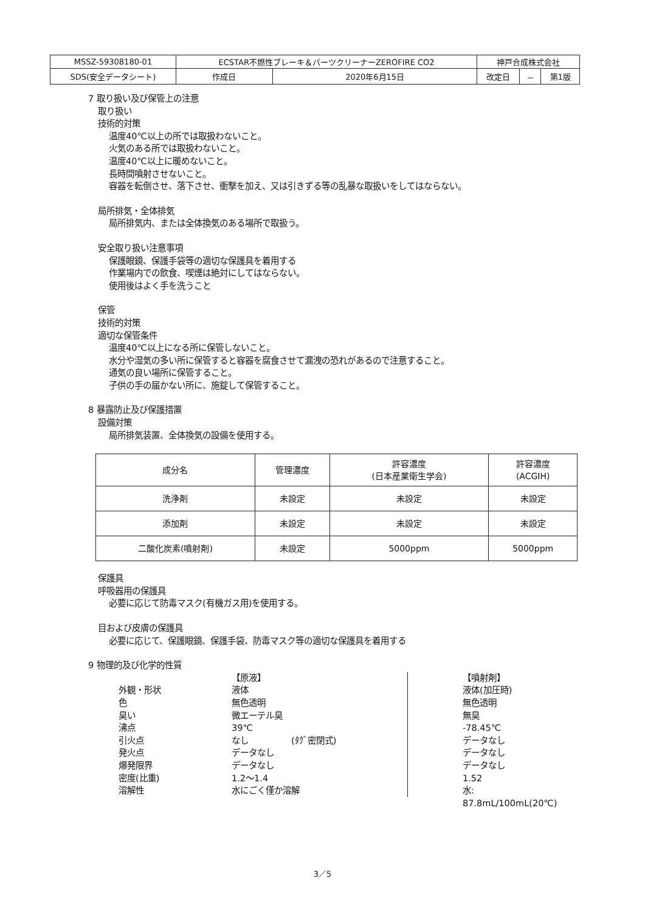| MSSZ-59308180-01 | ECSTAR不燃性ブレーキ＆パーツクリーナーZEROFIRE CO2 | | 神戸合成株式会社 | | |
| SDS(安全データシート) | 作成日 | 2020年6月15日 | 改定日 | － | 第1版 |
7 取り扱い及び保管上の注意
取り扱い
技術的対策
温度40℃以上の所では取扱わないこと。
火気のある所では取扱わないこと。
温度40℃以上に暖めないこと。
長時間噴射させないこと。
容器を転倒させ、落下させ、衝撃を加え、又は引きずる等の乱暴な取扱いをしてはならない。
局所排気・全体排気
局所排気内、または全体換気のある場所で取扱う。
安全取り扱い注意事項
保護眼鏡、保護手袋等の適切な保護具を着用する
作業場内での飲食、喫煙は絶対にしてはならない。
使用後はよく手を洗うこと
保管
技術的対策
適切な保管条件
温度40℃以上になる所に保管しないこと。
水分や湿気の多い所に保管すると容器を腐食させて漏洩の恐れがあるので注意すること。
通気の良い場所に保管すること。
子供の手の届かない所に、施錠して保管すること。
8 暴露防止及び保護措置
設備対策
局所排気装置、全体換気の設備を使用する。
| 成分名 | 管理濃度 | 許容濃度 (日本産業衛生学会) | 許容濃度 (ACGIH) |
| --- | --- | --- | --- |
| 洗浄剤 | 未設定 | 未設定 | 未設定 |
| 添加剤 | 未設定 | 未設定 | 未設定 |
| 二酸化炭素(噴射剤) | 未設定 | 5000ppm | 5000ppm |
保護具
呼吸器用の保護具
必要に応じて防毒マスク(有機ガス用)を使用する。
目および皮膚の保護具
必要に応じて、保護眼鏡、保護手袋、防毒マスク等の適切な保護具を着用する
9 物理的及び化学的性質
【原液】
【噴射剤】
外観・形状
液体
液体(加圧時)
色
無色透明
無色透明
臭い
微エーテル臭
無臭
沸点
39℃
-78.45℃
引火点
なし　　　　　(ﾀｸﾞ密閉式)
データなし
発火点
データなし
データなし
爆発限界
データなし
データなし
密度(比重)
1.2～1.4
1.52
溶解性
水にごく僅か溶解
水: 87.8mL/100mL(20℃)
3／5